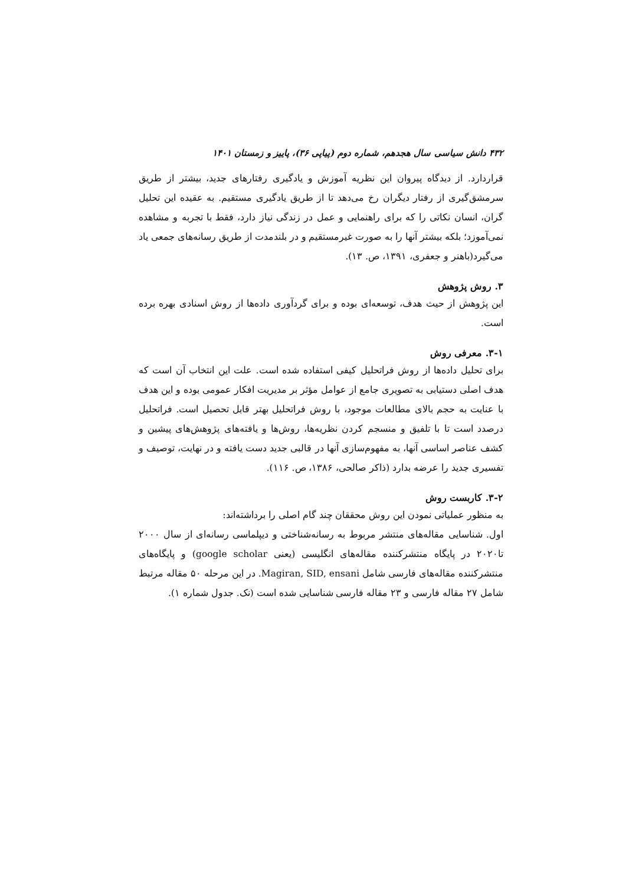۴۳۲ دانش سیاسی سال هجدهم، شماره دوم (پیاپی ۳۶)، پاییز و زمستان ۱۴۰۱
قراردارد. از دیدگاه پیروان این نظریه آموزش و یادگیری رفتارهای جدید، بیشتر از طریق سرمشق‌گیری از رفتار دیگران رخ می‌دهد تا از طریق یادگیری مستقیم. به عقیده این تحلیل گران، انسان نکاتی را که برای راهنمایی و عمل در زندگی نیاز دارد، فقط با تجربه و مشاهده نمی‌آموزد؛ بلکه بیشتر آنها را به صورت غیرمستقیم و در بلندمدت از طریق رسانه‌های جمعی یاد می‌گیرد(باهنر و جعفری، ۱۳۹۱، ص. ۱۳).
۳. روش پژوهش
این پژوهش از حیث هدف، توسعه‌ای بوده و برای گردآوری داده‌ها از روش اسنادی بهره برده است.
۳-۱. معرفی روش
برای تحلیل داده‌ها از روش فراتحلیل کیفی استفاده شده است. علت این انتخاب آن است که هدف اصلی دستیابی به تصویری جامع از عوامل مؤثر بر مدیریت افکار عمومی بوده و این هدف با عنایت به حجم بالای مطالعات موجود، با روش فراتحلیل بهتر قابل تحصیل است. فراتحلیل درصدد است تا با تلفیق و منسجم کردن نظریه‌ها، روش‌ها و یافته‌های پژوهش‌های پیشین و کشف عناصر اساسی آنها، به مفهوم‌سازی آنها در قالبی جدید دست یافته و در نهایت، توصیف و تفسیری جدید را عرضه بدارد (ذاکر صالحی، ۱۳۸۶، ص. ۱۱۶).
۳-۲. کاربست روش
به منظور عملیاتی نمودن این روش محققان چند گام اصلی را برداشته‌اند:
اول. شناسایی مقاله‌های منتشر مربوط به رسانه‌شناختی و دیپلماسی رسانه‌ای از سال ۲۰۰۰ تا۲۰۲۰ در پایگاه منتشرکننده مقاله‌های انگلیسی (یعنی google scholar) و پایگاه‌های منتشرکننده مقاله‌های فارسی شامل Magiran, SID, ensani. در این مرحله ۵۰ مقاله مرتبط شامل ۲۷ مقاله فارسی و ۲۳ مقاله فارسی شناسایی شده است (نک. جدول شماره ۱).